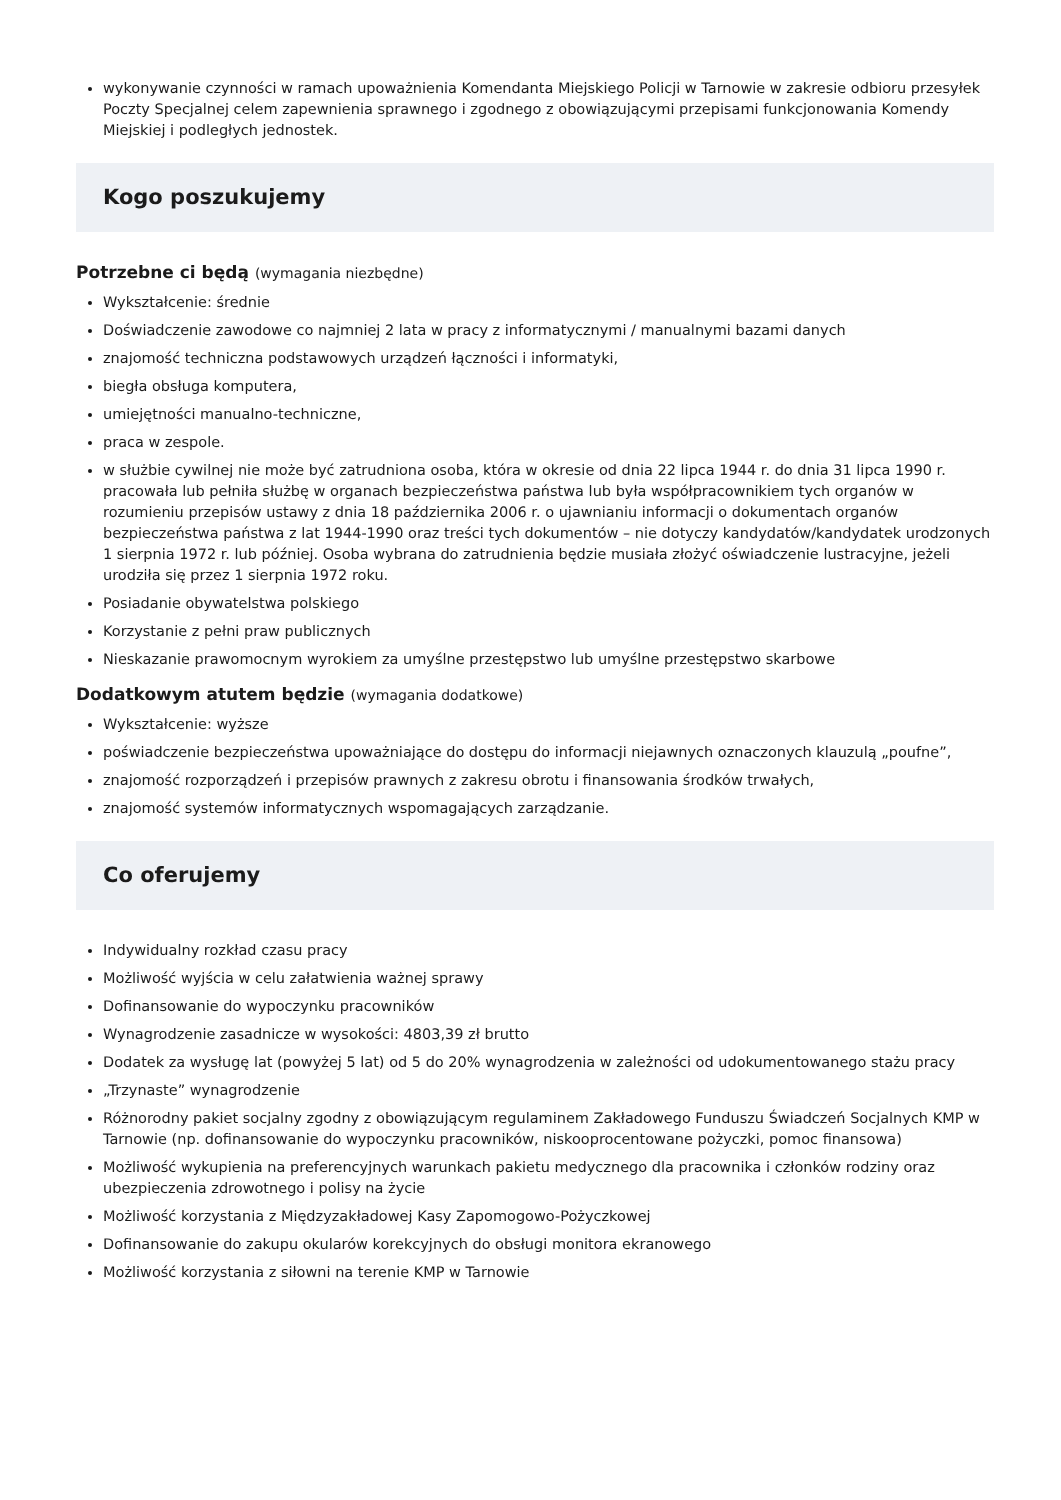wykonywanie czynności w ramach upoważnienia Komendanta Miejskiego Policji w Tarnowie w zakresie odbioru przesyłek Poczty Specjalnej celem zapewnienia sprawnego i zgodnego z obowiązującymi przepisami funkcjonowania Komendy Miejskiej i podległych jednostek.
Kogo poszukujemy
Potrzebne ci będą (wymagania niezbędne)
Wykształcenie: średnie
Doświadczenie zawodowe co najmniej 2 lata w pracy z informatycznymi / manualnymi bazami danych
znajomość techniczna podstawowych urządzeń łączności i informatyki,
biegła obsługa komputera,
umiejętności manualno-techniczne,
praca w zespole.
w służbie cywilnej nie może być zatrudniona osoba, która w okresie od dnia 22 lipca 1944 r. do dnia 31 lipca 1990 r. pracowała lub pełniła służbę w organach bezpieczeństwa państwa lub była współpracownikiem tych organów w rozumieniu przepisów ustawy z dnia 18 października 2006 r. o ujawnianiu informacji o dokumentach organów bezpieczeństwa państwa z lat 1944-1990 oraz treści tych dokumentów – nie dotyczy kandydatów/kandydatek urodzonych 1 sierpnia 1972 r. lub później. Osoba wybrana do zatrudnienia będzie musiała złożyć oświadczenie lustracyjne, jeżeli urodziła się przez 1 sierpnia 1972 roku.
Posiadanie obywatelstwa polskiego
Korzystanie z pełni praw publicznych
Nieskazanie prawomocnym wyrokiem za umyślne przestępstwo lub umyślne przestępstwo skarbowe
Dodatkowym atutem będzie (wymagania dodatkowe)
Wykształcenie: wyższe
poświadczenie bezpieczeństwa upoważniające do dostępu do informacji niejawnych oznaczonych klauzulą „poufne”,
znajomość rozporządzeń i przepisów prawnych z zakresu obrotu i finansowania środków trwałych,
znajomość systemów informatycznych wspomagających zarządzanie.
Co oferujemy
Indywidualny rozkład czasu pracy
Możliwość wyjścia w celu załatwienia ważnej sprawy
Dofinansowanie do wypoczynku pracowników
Wynagrodzenie zasadnicze w wysokości: 4803,39 zł brutto
Dodatek za wysługę lat (powyżej 5 lat) od 5 do 20% wynagrodzenia w zależności od udokumentowanego stażu pracy
„Trzynaste” wynagrodzenie
Różnorodny pakiet socjalny zgodny z obowiązującym regulaminem Zakładowego Funduszu Świadczeń Socjalnych KMP w Tarnowie (np. dofinansowanie do wypoczynku pracowników, niskooprocentowane pożyczki, pomoc finansowa)
Możliwość wykupienia na preferencyjnych warunkach pakietu medycznego dla pracownika i członków rodziny oraz ubezpieczenia zdrowotnego i polisy na życie
Możliwość korzystania z Międzyzakładowej Kasy Zapomogowo-Pożyczkowej
Dofinansowanie do zakupu okularów korekcyjnych do obsługi monitora ekranowego
Możliwość korzystania z siłowni na terenie KMP w Tarnowie